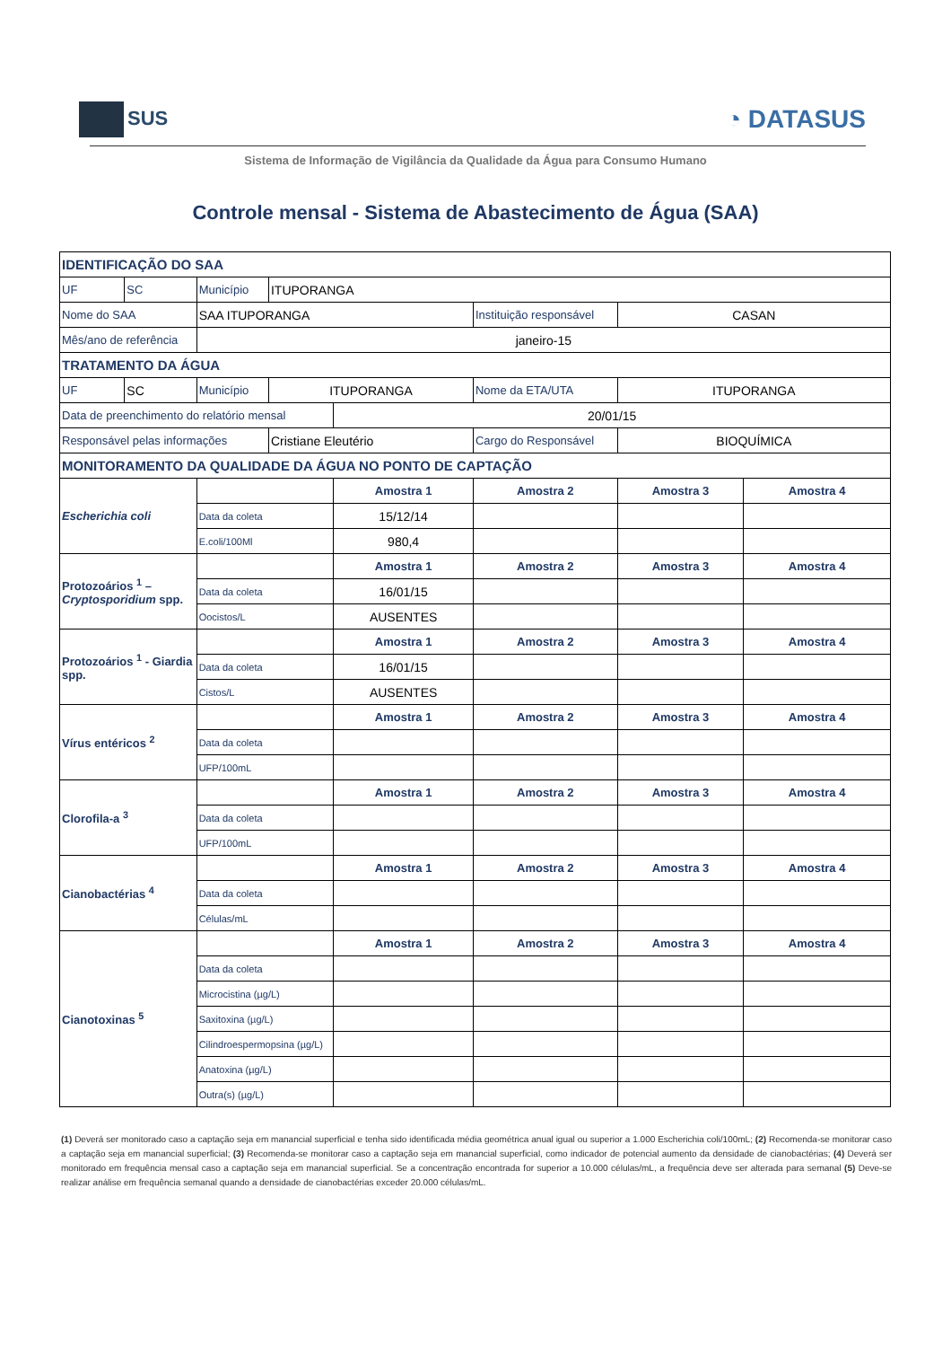SUS
◔ DATASUS
Sistema de Informação de Vigilância da Qualidade da Água para Consumo Humano
Controle mensal - Sistema de Abastecimento de Água (SAA)
| IDENTIFICAÇÃO DO SAA | | | | | | | |
| UF | SC | Município | ITUPORANGA | | | | |
| Nome do SAA | | SAA ITUPORANGA | | | Instituição responsável | CASAN | |
| Mês/ano de referência | | janeiro-15 | | | | | |
| TRATAMENTO DA ÁGUA | | | | | | | |
| UF | SC | Município | ITUPORANGA | | Nome da ETA/UTA | ITUPORANGA | |
| Data de preenchimento do relatório mensal | | | | 20/01/15 | | | |
| Responsável pelas informações | | | Cristiane Eleutério | | Cargo do Responsável | BIOQUÍMICA | |
| MONITORAMENTO DA QUALIDADE DA ÁGUA NO PONTO DE CAPTAÇÃO | | | | | | | |
| Escherichia coli | | | | Amostra 1 | Amostra 2 | Amostra 3 | Amostra 4 |
| | | Data da coleta | | 15/12/14 | | | |
| | | E.coli/100Ml | | 980,4 | | | |
| Protozoários <sup>1</sup> – Cryptosporidium spp. | | | | Amostra 1 | Amostra 2 | Amostra 3 | Amostra 4 |
| | | Data da coleta | | 16/01/15 | | | |
| | | Oocistos/L | | AUSENTES | | | |
| Protozoários <sup>1</sup> - Giardia spp. | | | | Amostra 1 | Amostra 2 | Amostra 3 | Amostra 4 |
| | | Data da coleta | | 16/01/15 | | | |
| | | Cistos/L | | AUSENTES | | | |
| Vírus entéricos <sup>2</sup> | | | | Amostra 1 | Amostra 2 | Amostra 3 | Amostra 4 |
| | | Data da coleta | | | | | |
| | | UFP/100mL | | | | | |
| Clorofila-a <sup>3</sup> | | | | Amostra 1 | Amostra 2 | Amostra 3 | Amostra 4 |
| | | Data da coleta | | | | | |
| | | UFP/100mL | | | | | |
| Cianobactérias <sup>4</sup> | | | | Amostra 1 | Amostra 2 | Amostra 3 | Amostra 4 |
| | | Data da coleta | | | | | |
| | | Células/mL | | | | | |
| Cianotoxinas <sup>5</sup> | | | | Amostra 1 | Amostra 2 | Amostra 3 | Amostra 4 |
| | | Data da coleta | | | | | |
| | | Microcistina (µg/L) | | | | | |
| | | Saxitoxina (µg/L) | | | | | |
| | | Cilindroespermopsina (µg/L) | | | | | |
| | | Anatoxina (µg/L) | | | | | |
| | | Outra(s) (µg/L) | | | | | |
(1) Deverá ser monitorado caso a captação seja em manancial superficial e tenha sido identificada média geométrica anual igual ou superior a 1.000 Escherichia coli/100mL; (2) Recomenda-se monitorar caso a captação seja em manancial superficial; (3) Recomenda-se monitorar caso a captação seja em manancial superficial, como indicador de potencial aumento da densidade de cianobactérias; (4) Deverá ser monitorado em frequência mensal caso a captação seja em manancial superficial. Se a concentração encontrada for superior a 10.000 células/mL, a frequência deve ser alterada para semanal (5) Deve-se realizar análise em frequência semanal quando a densidade de cianobactérias exceder 20.000 células/mL.